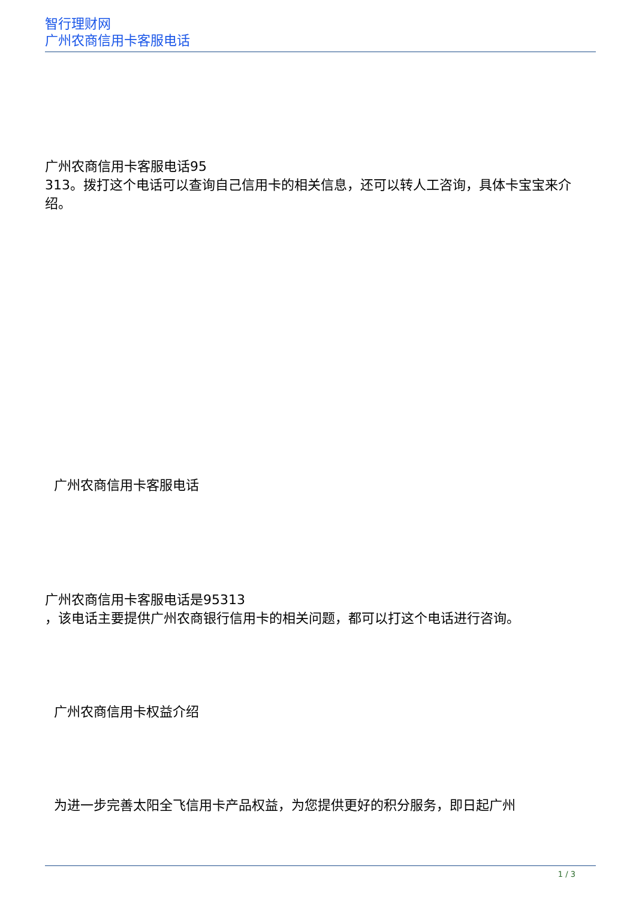智行理财网
广州农商信用卡客服电话
广州农商信用卡客服电话95
313。拨打这个电话可以查询自己信用卡的相关信息，还可以转人工咨询，具体卡宝宝来介绍。
广州农商信用卡客服电话
广州农商信用卡客服电话是95313
，该电话主要提供广州农商银行信用卡的相关问题，都可以打这个电话进行咨询。
广州农商信用卡权益介绍
为进一步完善太阳全飞信用卡产品权益，为您提供更好的积分服务，即日起广州
1 / 3